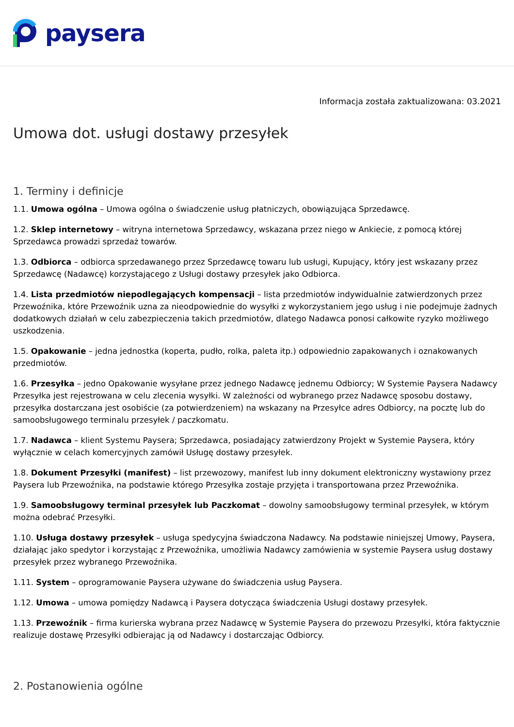paysera
Informacja została zaktualizowana: 03.2021
Umowa dot. usługi dostawy przesyłek
1. Terminy i definicje
1.1. Umowa ogólna – Umowa ogólna o świadczenie usług płatniczych, obowiązująca Sprzedawcę.
1.2. Sklep internetowy – witryna internetowa Sprzedawcy, wskazana przez niego w Ankiecie, z pomocą której Sprzedawca prowadzi sprzedaż towarów.
1.3. Odbiorca – odbiorca sprzedawanego przez Sprzedawcę towaru lub usługi, Kupujący, który jest wskazany przez Sprzedawcę (Nadawcę) korzystającego z Usługi dostawy przesyłek jako Odbiorca.
1.4. Lista przedmiotów niepodlegających kompensacji – lista przedmiotów indywidualnie zatwierdzonych przez Przewoźnika, które Przewoźnik uzna za nieodpowiednie do wysyłki z wykorzystaniem jego usług i nie podejmuje żadnych dodatkowych działań w celu zabezpieczenia takich przedmiotów, dlatego Nadawca ponosi całkowite ryzyko możliwego uszkodzenia.
1.5. Opakowanie – jedna jednostka (koperta, pudło, rolka, paleta itp.) odpowiednio zapakowanych i oznakowanych przedmiotów.
1.6. Przesyłka – jedno Opakowanie wysyłane przez jednego Nadawcę jednemu Odbiorcy; W Systemie Paysera Nadawcy Przesyłka jest rejestrowana w celu zlecenia wysyłki. W zależności od wybranego przez Nadawcę sposobu dostawy, przesyłka dostarczana jest osobiście (za potwierdzeniem) na wskazany na Przesyłce adres Odbiorcy, na pocztę lub do samoobsługowego terminalu przesyłek / paczkomatu.
1.7. Nadawca – klient Systemu Paysera; Sprzedawca, posiadający zatwierdzony Projekt w Systemie Paysera, który wyłącznie w celach komercyjnych zamówił Usługę dostawy przesyłek.
1.8. Dokument Przesyłki (manifest) – list przewozowy, manifest lub inny dokument elektroniczny wystawiony przez Paysera lub Przewoźnika, na podstawie którego Przesyłka zostaje przyjęta i transportowana przez Przewoźnika.
1.9. Samoobsługowy terminal przesyłek lub Paczkomat – dowolny samoobsługowy terminal przesyłek, w którym można odebrać Przesyłki.
1.10. Usługa dostawy przesyłek – usługa spedycyjna świadczona Nadawcy. Na podstawie niniejszej Umowy, Paysera, działając jako spedytor i korzystając z Przewoźnika, umożliwia Nadawcy zamówienia w systemie Paysera usług dostawy przesyłek przez wybranego Przewoźnika.
1.11. System – oprogramowanie Paysera używane do świadczenia usług Paysera.
1.12. Umowa – umowa pomiędzy Nadawcą i Paysera dotycząca świadczenia Usługi dostawy przesyłek.
1.13. Przewoźnik – firma kurierska wybrana przez Nadawcę w Systemie Paysera do przewozu Przesyłki, która faktycznie realizuje dostawę Przesyłki odbierając ją od Nadawcy i dostarczając Odbiorcy.
2. Postanowienia ogólne